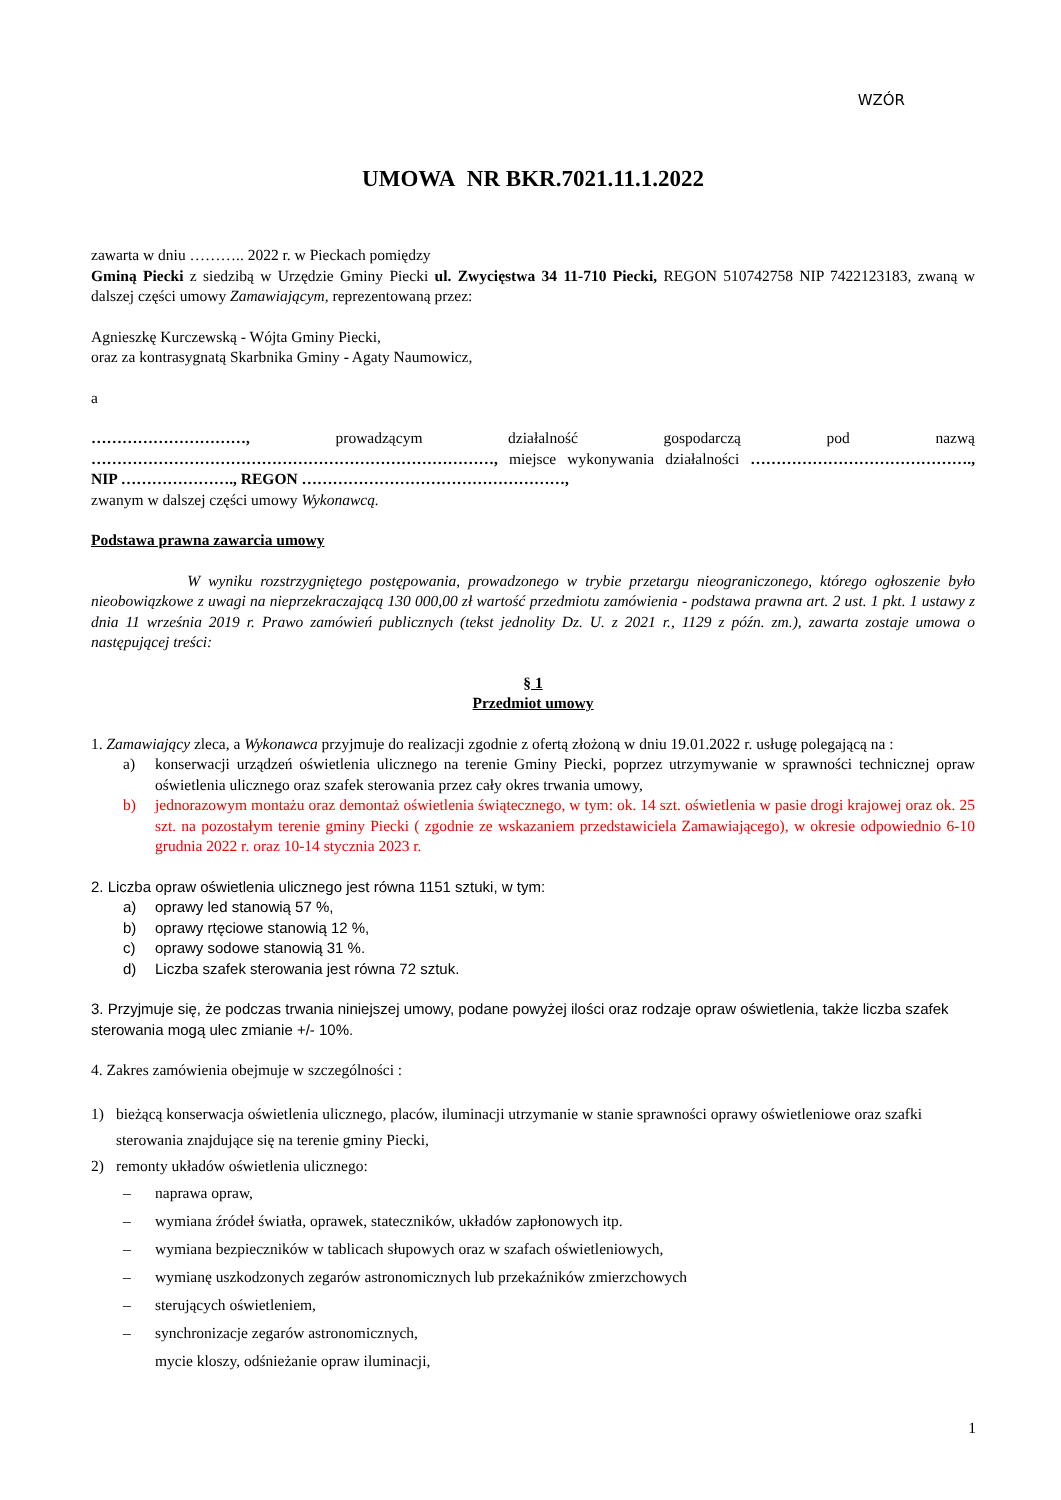WZÓR
UMOWA NR BKR.7021.11.1.2022
zawarta w dniu ……….. 2022 r. w Pieckach pomiędzy
Gminą Piecki z siedzibą w Urzędzie Gminy Piecki ul. Zwycięstwa 34 11-710 Piecki, REGON 510742758 NIP 7422123183, zwaną w dalszej części umowy Zamawiającym, reprezentowaną przez:
Agnieszkę Kurczewską - Wójta Gminy Piecki,
oraz za kontrasygnatą Skarbnika Gminy - Agaty Naumowicz,
a
…………………………, prowadzącym działalność gospodarczą pod nazwą ……………………………………………………………………, miejsce wykonywania działalności ……………………………………., NIP …………………., REGON ……………………………………………,
zwanym w dalszej części umowy Wykonawcą.
Podstawa prawna zawarcia umowy
W wyniku rozstrzygniętego postępowania, prowadzonego w trybie przetargu nieograniczonego, którego ogłoszenie było nieobowiązkowe z uwagi na nieprzekraczającą 130 000,00 zł wartość przedmiotu zamówienia - podstawa prawna art. 2 ust. 1 pkt. 1 ustawy z dnia 11 września 2019 r. Prawo zamówień publicznych (tekst jednolity Dz. U. z 2021 r., 1129 z późn. zm.), zawarta zostaje umowa o następującej treści:
§ 1
Przedmiot umowy
1. Zamawiający zleca, a Wykonawca przyjmuje do realizacji zgodnie z ofertą złożoną w dniu 19.01.2022 r. usługę polegającą na :
a) konserwacji urządzeń oświetlenia ulicznego na terenie Gminy Piecki, poprzez utrzymywanie w sprawności technicznej opraw oświetlenia ulicznego oraz szafek sterowania przez cały okres trwania umowy,
b) jednorazowym montażu oraz demontaż oświetlenia świątecznego, w tym: ok. 14 szt. oświetlenia w pasie drogi krajowej oraz ok. 25 szt. na pozostałym terenie gminy Piecki ( zgodnie ze wskazaniem przedstawiciela Zamawiającego), w okresie odpowiednio 6-10 grudnia 2022 r. oraz 10-14 stycznia 2023 r.
2. Liczba opraw oświetlenia ulicznego jest równa 1151 sztuki, w tym:
a) oprawy led stanowią 57 %,
b) oprawy rtęciowe stanowią 12 %,
c) oprawy sodowe stanowią 31 %.
d) Liczba szafek sterowania jest równa 72 sztuk.
3. Przyjmuje się, że podczas trwania niniejszej umowy, podane powyżej ilości oraz rodzaje opraw oświetlenia, także liczba szafek sterowania mogą ulec zmianie +/- 10%.
4. Zakres zamówienia obejmuje w szczególności :
1) bieżącą konserwacja oświetlenia ulicznego, placów, iluminacji utrzymanie w stanie sprawności oprawy oświetleniowe oraz szafki sterowania znajdujące się na terenie gminy Piecki,
2) remonty układów oświetlenia ulicznego:
– naprawa opraw,
– wymiana źródeł światła, oprawek, stateczników, układów zapłonowych itp.
– wymiana bezpieczników w tablicach słupowych oraz w szafach oświetleniowych,
– wymianę uszkodzonych zegarów astronomicznych lub przekaźników zmierzchowych
– sterujących oświetleniem,
– synchronizacje zegarów astronomicznych,
mycie kloszy, odśnieżanie opraw iluminacji,
1